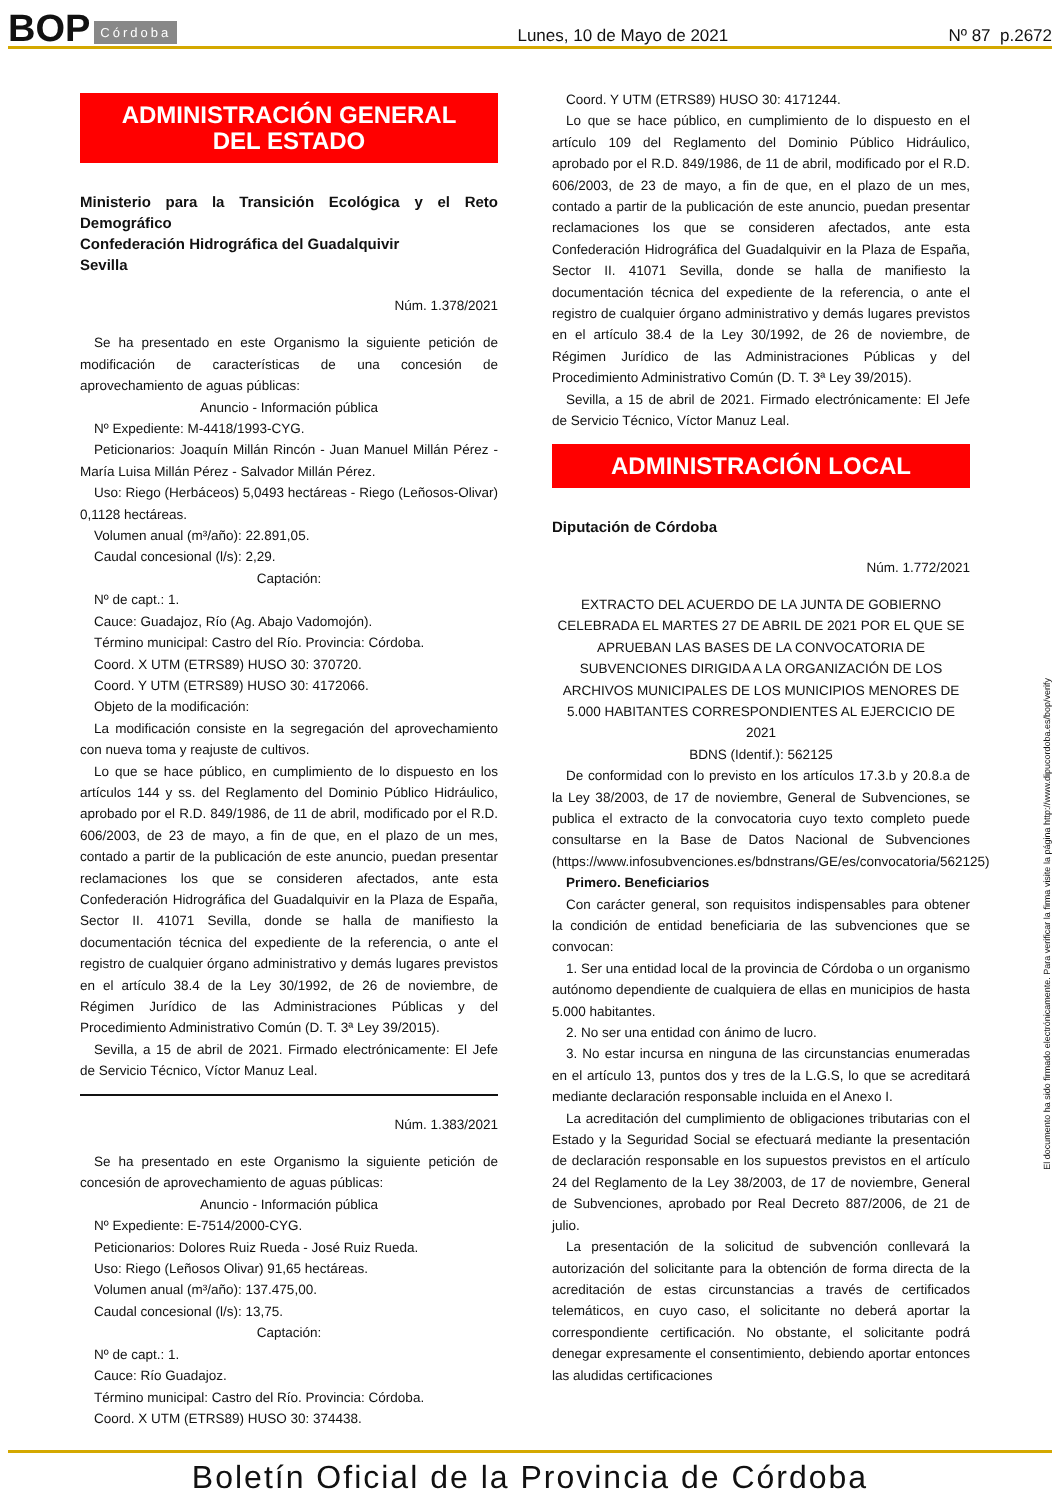BOP Córdoba Lunes, 10 de Mayo de 2021 Nº 87 p.2672
ADMINISTRACIÓN GENERAL
DEL ESTADO
Ministerio para la Transición Ecológica y el Reto Demográfico
Confederación Hidrográfica del Guadalquivir
Sevilla
Núm. 1.378/2021
Se ha presentado en este Organismo la siguiente petición de modificación de características de una concesión de aprovechamiento de aguas públicas:
Anuncio - Información pública
Nº Expediente: M-4418/1993-CYG.
Peticionarios: Joaquín Millán Rincón - Juan Manuel Millán Pérez - María Luisa Millán Pérez - Salvador Millán Pérez.
Uso: Riego (Herbáceos) 5,0493 hectáreas - Riego (Leñosos-Olivar) 0,1128 hectáreas.
Volumen anual (m³/año): 22.891,05.
Caudal concesional (l/s): 2,29.
Captación:
Nº de capt.: 1.
Cauce: Guadajoz, Río (Ag. Abajo Vadomojón).
Término municipal: Castro del Río. Provincia: Córdoba.
Coord. X UTM (ETRS89) HUSO 30: 370720.
Coord. Y UTM (ETRS89) HUSO 30: 4172066.
Objeto de la modificación:
La modificación consiste en la segregación del aprovechamiento con nueva toma y reajuste de cultivos.
Lo que se hace público, en cumplimiento de lo dispuesto en los artículos 144 y ss. del Reglamento del Dominio Público Hidráulico, aprobado por el R.D. 849/1986, de 11 de abril, modificado por el R.D. 606/2003, de 23 de mayo, a fin de que, en el plazo de un mes, contado a partir de la publicación de este anuncio, puedan presentar reclamaciones los que se consideren afectados, ante esta Confederación Hidrográfica del Guadalquivir en la Plaza de España, Sector II. 41071 Sevilla, donde se halla de manifiesto la documentación técnica del expediente de la referencia, o ante el registro de cualquier órgano administrativo y demás lugares previstos en el artículo 38.4 de la Ley 30/1992, de 26 de noviembre, de Régimen Jurídico de las Administraciones Públicas y del Procedimiento Administrativo Común (D. T. 3ª Ley 39/2015).
Sevilla, a 15 de abril de 2021. Firmado electrónicamente: El Jefe de Servicio Técnico, Víctor Manuz Leal.
Núm. 1.383/2021
Se ha presentado en este Organismo la siguiente petición de concesión de aprovechamiento de aguas públicas:
Anuncio - Información pública
Nº Expediente: E-7514/2000-CYG.
Peticionarios: Dolores Ruiz Rueda - José Ruiz Rueda.
Uso: Riego (Leñosos Olivar) 91,65 hectáreas.
Volumen anual (m³/año): 137.475,00.
Caudal concesional (l/s): 13,75.
Captación:
Nº de capt.: 1.
Cauce: Río Guadajoz.
Término municipal: Castro del Río. Provincia: Córdoba.
Coord. X UTM (ETRS89) HUSO 30: 374438.
Coord. Y UTM (ETRS89) HUSO 30: 4171244.
Lo que se hace público, en cumplimiento de lo dispuesto en el artículo 109 del Reglamento del Dominio Público Hidráulico, aprobado por el R.D. 849/1986, de 11 de abril, modificado por el R.D. 606/2003, de 23 de mayo, a fin de que, en el plazo de un mes, contado a partir de la publicación de este anuncio, puedan presentar reclamaciones los que se consideren afectados, ante esta Confederación Hidrográfica del Guadalquivir en la Plaza de España, Sector II. 41071 Sevilla, donde se halla de manifiesto la documentación técnica del expediente de la referencia, o ante el registro de cualquier órgano administrativo y demás lugares previstos en el artículo 38.4 de la Ley 30/1992, de 26 de noviembre, de Régimen Jurídico de las Administraciones Públicas y del Procedimiento Administrativo Común (D. T. 3ª Ley 39/2015).
Sevilla, a 15 de abril de 2021. Firmado electrónicamente: El Jefe de Servicio Técnico, Víctor Manuz Leal.
ADMINISTRACIÓN LOCAL
Diputación de Córdoba
Núm. 1.772/2021
EXTRACTO DEL ACUERDO DE LA JUNTA DE GOBIERNO CELEBRADA EL MARTES 27 DE ABRIL DE 2021 POR EL QUE SE APRUEBAN LAS BASES DE LA CONVOCATORIA DE SUBVENCIONES DIRIGIDA A LA ORGANIZACIÓN DE LOS ARCHIVOS MUNICIPALES DE LOS MUNICIPIOS MENORES DE 5.000 HABITANTES CORRESPONDIENTES AL EJERCICIO DE 2021
BDNS (Identif.): 562125
De conformidad con lo previsto en los artículos 17.3.b y 20.8.a de la Ley 38/2003, de 17 de noviembre, General de Subvenciones, se publica el extracto de la convocatoria cuyo texto completo puede consultarse en la Base de Datos Nacional de Subvenciones (https://www.infosubvenciones.es/bdnstrans/GE/es/convocatoria/562125)
Primero. Beneficiarios
Con carácter general, son requisitos indispensables para obtener la condición de entidad beneficiaria de las subvenciones que se convocan:
1. Ser una entidad local de la provincia de Córdoba o un organismo autónomo dependiente de cualquiera de ellas en municipios de hasta 5.000 habitantes.
2. No ser una entidad con ánimo de lucro.
3. No estar incursa en ninguna de las circunstancias enumeradas en el artículo 13, puntos dos y tres de la L.G.S, lo que se acreditará mediante declaración responsable incluida en el Anexo I.
La acreditación del cumplimiento de obligaciones tributarias con el Estado y la Seguridad Social se efectuará mediante la presentación de declaración responsable en los supuestos previstos en el artículo 24 del Reglamento de la Ley 38/2003, de 17 de noviembre, General de Subvenciones, aprobado por Real Decreto 887/2006, de 21 de julio.
La presentación de la solicitud de subvención conllevará la autorización del solicitante para la obtención de forma directa de la acreditación de estas circunstancias a través de certificados telemáticos, en cuyo caso, el solicitante no deberá aportar la correspondiente certificación. No obstante, el solicitante podrá denegar expresamente el consentimiento, debiendo aportar entonces las aludidas certificaciones
El documento ha sido firmado electrónicamente. Para verificar la firma visite la página http://www.dipucordoba.es/bop/verify
Boletín Oficial de la Provincia de Córdoba